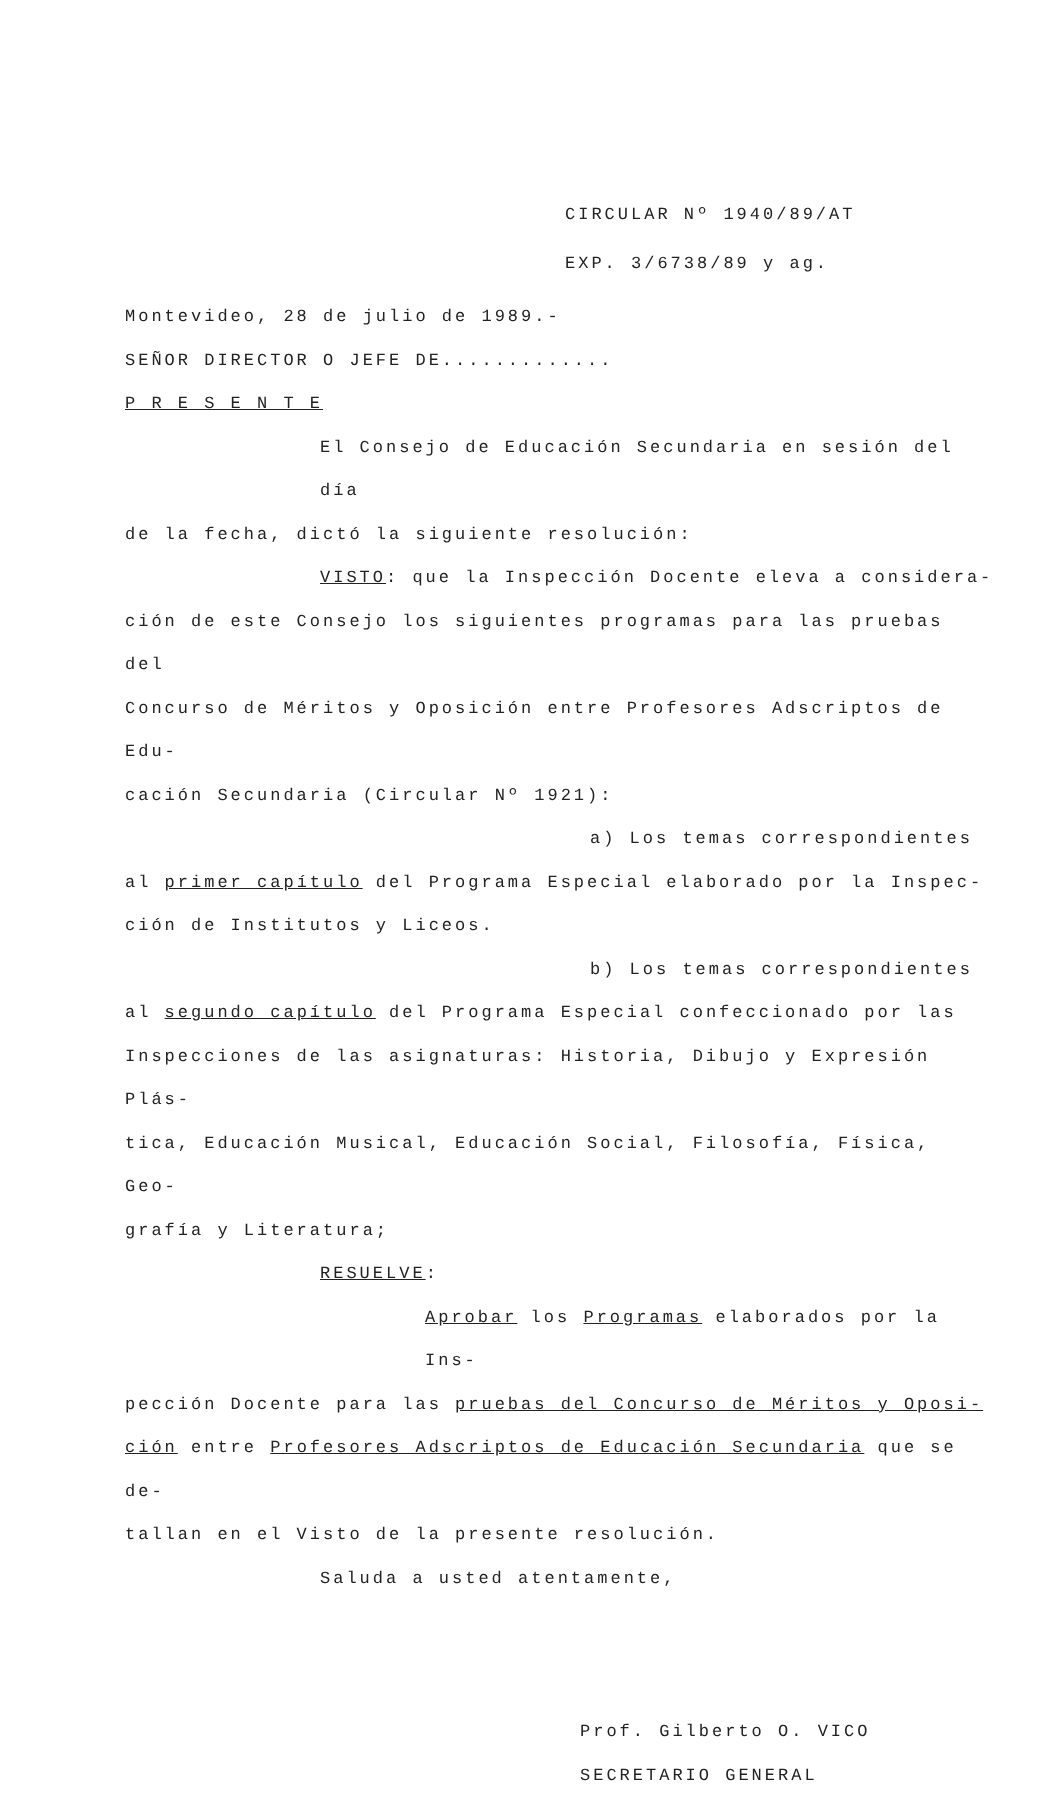CIRCULAR Nº 1940/89/AT
EXP. 3/6738/89 y ag.
Montevideo, 28 de julio de 1989.-
SEÑOR DIRECTOR O JEFE DE.............
P R E S E N T E
El Consejo de Educación Secundaria en sesión del día
de la fecha, dictó la siguiente resolución:
VISTO: que la Inspección Docente eleva a considera-
ción de este Consejo los siguientes programas para las pruebas del
Concurso de Méritos y Oposición entre Profesores Adscriptos de Edu-
cación Secundaria (Circular Nº 1921):
a) Los temas correspondientes
al primer capítulo del Programa Especial elaborado por la Inspec-
ción de Institutos y Liceos.
b) Los temas correspondientes
al segundo capítulo del Programa Especial confeccionado por las
Inspecciones de las asignaturas: Historia, Dibujo y Expresión Plás-
tica, Educación Musical, Educación Social, Filosofía, Física, Geo-
grafía y Literatura;
RESUELVE:
Aprobar los Programas elaborados por la Ins-
pección Docente para las pruebas del Concurso de Méritos y Oposi-
ción entre Profesores Adscriptos de Educación Secundaria que se de-
tallan en el Visto de la presente resolución.
Saluda a usted atentamente,
Prof. Gilberto O. VICO
SECRETARIO GENERAL